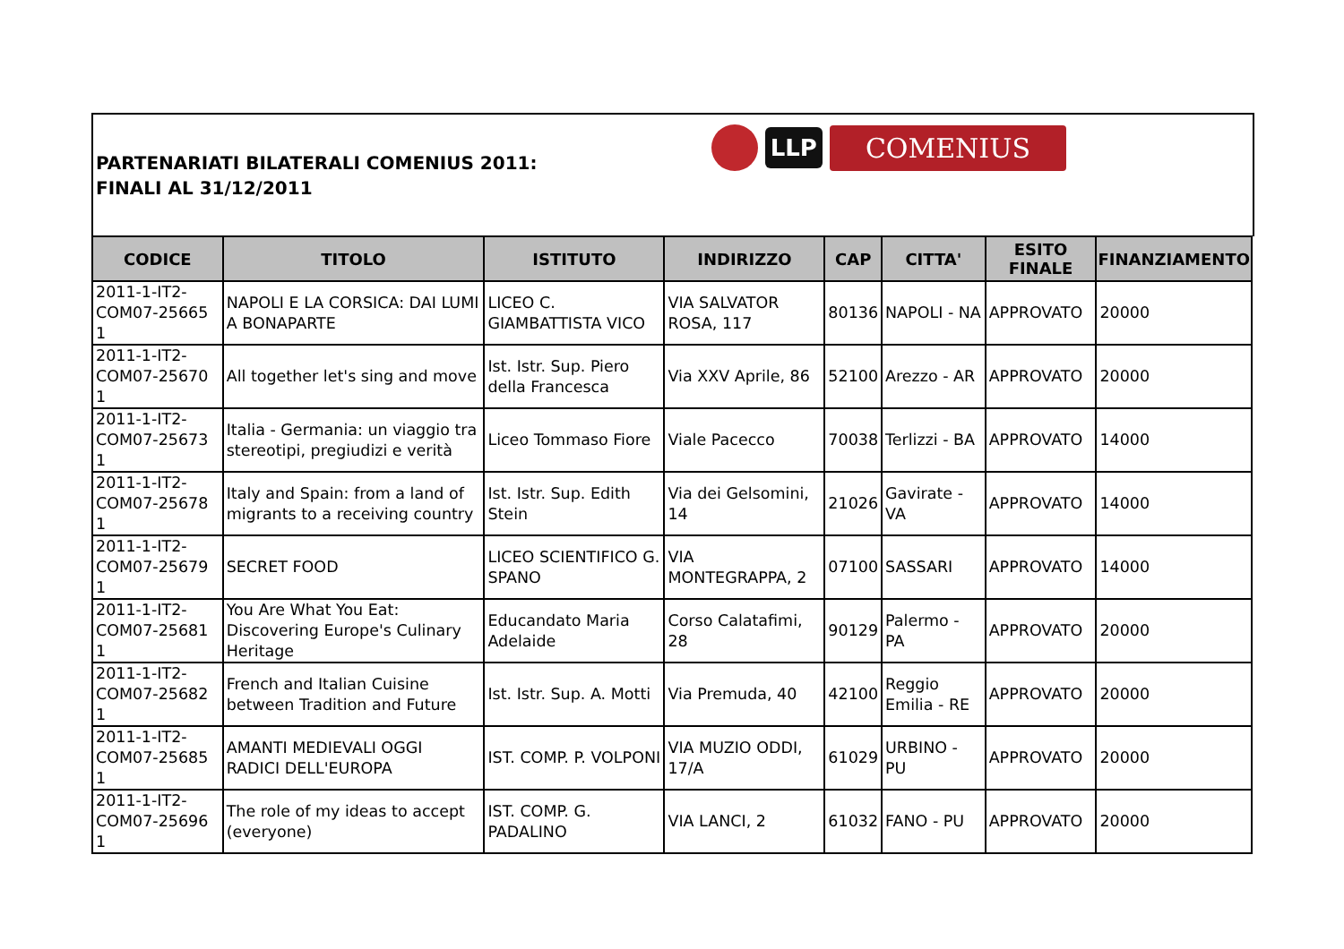PARTENARIATI BILATERALI COMENIUS 2011:
FINALI AL 31/12/2011
LLP COMENIUS
| CODICE | TITOLO | ISTITUTO | INDIRIZZO | CAP | CITTA' | ESITO FINALE | FINANZIAMENTO |
| --- | --- | --- | --- | --- | --- | --- | --- |
| 2011-1-IT2-COM07-25665 1 | NAPOLI E LA CORSICA: DAI LUMI A BONAPARTE | LICEO C. GIAMBATTISTA VICO | VIA SALVATOR ROSA, 117 | 80136 | NAPOLI - NA | APPROVATO | 20000 |
| 2011-1-IT2-COM07-25670 1 | All together let's sing and move | Ist. Istr. Sup. Piero della Francesca | Via XXV Aprile, 86 | 52100 | Arezzo - AR | APPROVATO | 20000 |
| 2011-1-IT2-COM07-25673 1 | Italia - Germania: un viaggio tra stereotipi, pregiudizi e verità | Liceo Tommaso Fiore | Viale Pacecco | 70038 | Terlizzi - BA | APPROVATO | 14000 |
| 2011-1-IT2-COM07-25678 1 | Italy and Spain: from a land of migrants to a receiving country | Ist. Istr. Sup. Edith Stein | Via dei Gelsomini, 14 | 21026 | Gavirate - VA | APPROVATO | 14000 |
| 2011-1-IT2-COM07-25679 1 | SECRET FOOD | LICEO SCIENTIFICO G. SPANO | VIA MONTEGRAPPA, 2 | 07100 | SASSARI | APPROVATO | 14000 |
| 2011-1-IT2-COM07-25681 1 | You Are What You Eat: Discovering Europe's Culinary Heritage | Educandato Maria Adelaide | Corso Calatafimi, 28 | 90129 | Palermo - PA | APPROVATO | 20000 |
| 2011-1-IT2-COM07-25682 1 | French and Italian Cuisine between Tradition and Future | Ist. Istr. Sup. A. Motti | Via Premuda, 40 | 42100 | Reggio Emilia - RE | APPROVATO | 20000 |
| 2011-1-IT2-COM07-25685 1 | AMANTI MEDIEVALI OGGI RADICI DELL'EUROPA | IST. COMP. P. VOLPONI | VIA MUZIO ODDI, 17/A | 61029 | URBINO - PU | APPROVATO | 20000 |
| 2011-1-IT2-COM07-25696 1 | The role of my ideas to accept (everyone) | IST. COMP. G. PADALINO | VIA LANCI, 2 | 61032 | FANO - PU | APPROVATO | 20000 |